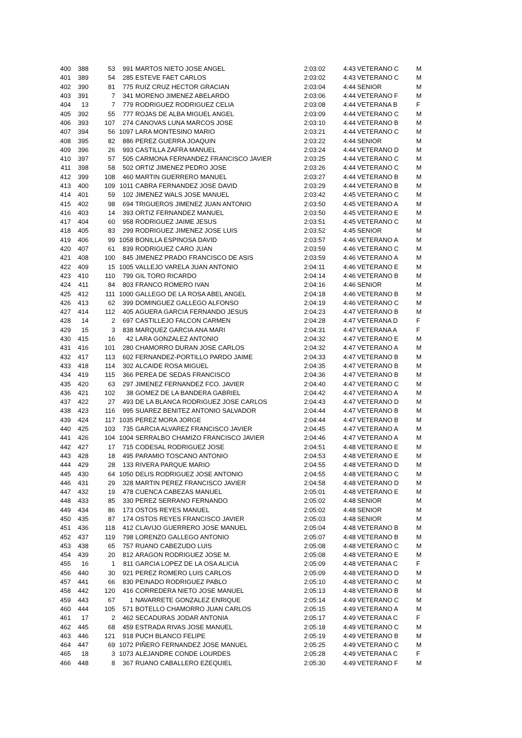| 400 | 388 | 53 | 991 | MARTOS NIETO JOSE ANGEL | 2:03:02 | 4:43 | VETERANO C | M |
| 401 | 389 | 54 | 285 | ESTEVE FAET CARLOS | 2:03:02 | 4:43 | VETERANO C | M |
| 402 | 390 | 81 | 775 | RUIZ CRUZ HECTOR GRACIAN | 2:03:04 | 4:44 | SENIOR | M |
| 403 | 391 | 7 | 341 | MORENO JIMENEZ ABELARDO | 2:03:06 | 4:44 | VETERANO F | M |
| 404 | 13 | 7 | 779 | RODRIGUEZ RODRIGUEZ CELIA | 2:03:08 | 4:44 | VETERANA B | F |
| 405 | 392 | 55 | 777 | ROJAS DE ALBA MIGUEL ANGEL | 2:03:09 | 4:44 | VETERANO C | M |
| 406 | 393 | 107 | 274 | CANOVAS LUNA MARCOS JOSE | 2:03:10 | 4:44 | VETERANO B | M |
| 407 | 394 | 56 | 1097 | LARA MONTESINO MARIO | 2:03:21 | 4:44 | VETERANO C | M |
| 408 | 395 | 82 | 886 | PEREZ GUERRA JOAQUIN | 2:03:22 | 4:44 | SENIOR | M |
| 409 | 396 | 26 | 993 | CASTILLA ZAFRA MANUEL | 2:03:24 | 4:44 | VETERANO D | M |
| 410 | 397 | 57 | 505 | CARMONA FERNANDEZ FRANCISCO JAVIER | 2:03:25 | 4:44 | VETERANO C | M |
| 411 | 398 | 58 | 502 | ORTIZ JIMENEZ PEDRO JOSE | 2:03:26 | 4:44 | VETERANO C | M |
| 412 | 399 | 108 | 460 | MARTIN GUERRERO MANUEL | 2:03:27 | 4:44 | VETERANO B | M |
| 413 | 400 | 109 | 1011 | CABRA FERNANDEZ JOSE DAVID | 2:03:29 | 4:44 | VETERANO B | M |
| 414 | 401 | 59 | 102 | JIMENEZ WALS JOSE MANUEL | 2:03:42 | 4:45 | VETERANO C | M |
| 415 | 402 | 98 | 694 | TRIGUEROS JIMENEZ JUAN ANTONIO | 2:03:50 | 4:45 | VETERANO A | M |
| 416 | 403 | 14 | 393 | ORTIZ FERNANDEZ MANUEL | 2:03:50 | 4:45 | VETERANO E | M |
| 417 | 404 | 60 | 958 | RODRIGUEZ JAIME JESUS | 2:03:51 | 4:45 | VETERANO C | M |
| 418 | 405 | 83 | 299 | RODRIGUEZ JIMENEZ JOSE LUIS | 2:03:52 | 4:45 | SENIOR | M |
| 419 | 406 | 99 | 1058 | BONILLA ESPINOSA DAVID | 2:03:57 | 4:46 | VETERANO A | M |
| 420 | 407 | 61 | 839 | RODRIGUEZ CARO JUAN | 2:03:59 | 4:46 | VETERANO C | M |
| 421 | 408 | 100 | 845 | JIMENEZ PRADO FRANCISCO DE ASIS | 2:03:59 | 4:46 | VETERANO A | M |
| 422 | 409 | 15 | 1005 | VALLEJO VARELA JUAN ANTONIO | 2:04:11 | 4:46 | VETERANO E | M |
| 423 | 410 | 110 | 799 | GIL TORO RICARDO | 2:04:14 | 4:46 | VETERANO B | M |
| 424 | 411 | 84 | 803 | FRANCO ROMERO IVAN | 2:04:16 | 4:46 | SENIOR | M |
| 425 | 412 | 111 | 1000 | GALLEGO DE LA ROSA ABEL ANGEL | 2:04:18 | 4:46 | VETERANO B | M |
| 426 | 413 | 62 | 399 | DOMINGUEZ GALLEGO ALFONSO | 2:04:19 | 4:46 | VETERANO C | M |
| 427 | 414 | 112 | 405 | AGUERA GARCIA FERNANDO JESUS | 2:04:23 | 4:47 | VETERANO B | M |
| 428 | 14 | 2 | 697 | CASTILLEJO FALCON CARMEN | 2:04:28 | 4:47 | VETERANA D | F |
| 429 | 15 | 3 | 838 | MARQUEZ GARCIA ANA MARI | 2:04:31 | 4:47 | VETERANA A | F |
| 430 | 415 | 16 | 42 | LARA GONZALEZ ANTONIO | 2:04:32 | 4:47 | VETERANO E | M |
| 431 | 416 | 101 | 280 | CHAMORRO DURAN JOSE CARLOS | 2:04:32 | 4:47 | VETERANO A | M |
| 432 | 417 | 113 | 602 | FERNANDEZ-PORTILLO PARDO JAIME | 2:04:33 | 4:47 | VETERANO B | M |
| 433 | 418 | 114 | 302 | ALCAIDE ROSA MIGUEL | 2:04:35 | 4:47 | VETERANO B | M |
| 434 | 419 | 115 | 366 | PEREA DE SEDAS FRANCISCO | 2:04:36 | 4:47 | VETERANO B | M |
| 435 | 420 | 63 | 297 | JIMENEZ FERNANDEZ FCO. JAVIER | 2:04:40 | 4:47 | VETERANO C | M |
| 436 | 421 | 102 | 38 | GOMEZ DE LA BANDERA GABRIEL | 2:04:42 | 4:47 | VETERANO A | M |
| 437 | 422 | 27 | 493 | DE LA BLANCA RODRIGUEZ JOSE CARLOS | 2:04:43 | 4:47 | VETERANO D | M |
| 438 | 423 | 116 | 995 | SUAREZ BENITEZ ANTONIO SALVADOR | 2:04:44 | 4:47 | VETERANO B | M |
| 439 | 424 | 117 | 1035 | PEREZ MORA JORGE | 2:04:44 | 4:47 | VETERANO B | M |
| 440 | 425 | 103 | 735 | GARCIA ALVAREZ FRANCISCO JAVIER | 2:04:45 | 4:47 | VETERANO A | M |
| 441 | 426 | 104 | 1004 | SERRALBO CHAMIZO FRANCISCO JAVIER | 2:04:46 | 4:47 | VETERANO A | M |
| 442 | 427 | 17 | 715 | CODESAL RODRIGUEZ JOSE | 2:04:51 | 4:48 | VETERANO E | M |
| 443 | 428 | 18 | 495 | PARAMIO TOSCANO ANTONIO | 2:04:53 | 4:48 | VETERANO E | M |
| 444 | 429 | 28 | 133 | RIVERA PARQUE MARIO | 2:04:55 | 4:48 | VETERANO D | M |
| 445 | 430 | 64 | 1050 | DELIS RODRIGUEZ JOSE ANTONIO | 2:04:55 | 4:48 | VETERANO C | M |
| 446 | 431 | 29 | 328 | MARTIN PEREZ FRANCISCO JAVIER | 2:04:58 | 4:48 | VETERANO D | M |
| 447 | 432 | 19 | 478 | CUENCA CABEZAS MANUEL | 2:05:01 | 4:48 | VETERANO E | M |
| 448 | 433 | 85 | 330 | PEREZ SERRANO FERNANDO | 2:05:02 | 4:48 | SENIOR | M |
| 449 | 434 | 86 | 173 | OSTOS REYES MANUEL | 2:05:02 | 4:48 | SENIOR | M |
| 450 | 435 | 87 | 174 | OSTOS REYES FRANCISCO JAVIER | 2:05:03 | 4:48 | SENIOR | M |
| 451 | 436 | 118 | 412 | CLAVIJO GUERRERO JOSE MANUEL | 2:05:04 | 4:48 | VETERANO B | M |
| 452 | 437 | 119 | 798 | LORENZO GALLEGO ANTONIO | 2:05:07 | 4:48 | VETERANO B | M |
| 453 | 438 | 65 | 757 | RUANO CABEZUDO LUIS | 2:05:08 | 4:48 | VETERANO C | M |
| 454 | 439 | 20 | 812 | ARAGON RODRIGUEZ JOSE M. | 2:05:08 | 4:48 | VETERANO E | M |
| 455 | 16 | 1 | 811 | GARCIA LOPEZ DE LA OSA ALICIA | 2:05:09 | 4:48 | VETERANA C | F |
| 456 | 440 | 30 | 921 | PEREZ ROMERO LUIS CARLOS | 2:05:09 | 4:48 | VETERANO D | M |
| 457 | 441 | 66 | 830 | PEINADO RODRIGUEZ PABLO | 2:05:10 | 4:48 | VETERANO C | M |
| 458 | 442 | 120 | 416 | CORREDERA NIETO JOSE MANUEL | 2:05:13 | 4:48 | VETERANO B | M |
| 459 | 443 | 67 | 1 | NAVARRETE GONZALEZ ENRIQUE | 2:05:14 | 4:49 | VETERANO C | M |
| 460 | 444 | 105 | 571 | BOTELLO CHAMORRO JUAN CARLOS | 2:05:15 | 4:49 | VETERANO A | M |
| 461 | 17 | 2 | 462 | SECADURAS JODAR ANTONIA | 2:05:17 | 4:49 | VETERANA C | F |
| 462 | 445 | 68 | 459 | ESTRADA RIVAS JOSE MANUEL | 2:05:18 | 4:49 | VETERANO C | M |
| 463 | 446 | 121 | 918 | PUCH BLANCO FELIPE | 2:05:19 | 4:49 | VETERANO B | M |
| 464 | 447 | 69 | 1072 | PIÑERO FERNANDEZ JOSE MANUEL | 2:05:25 | 4:49 | VETERANO C | M |
| 465 | 18 | 3 | 1073 | ALEJANDRE CONDE LOURDES | 2:05:28 | 4:49 | VETERANA C | F |
| 466 | 448 | 8 | 367 | RUANO CABALLERO EZEQUIEL | 2:05:30 | 4:49 | VETERANO F | M |